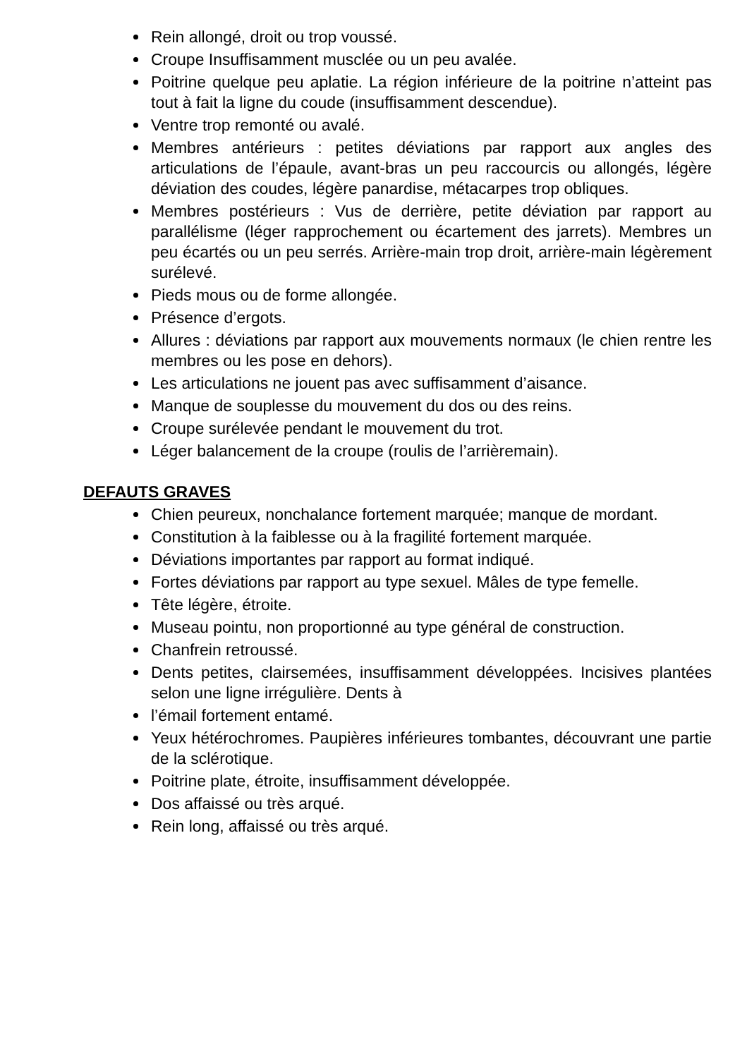Rein allongé, droit ou trop voussé.
Croupe Insuffisamment musclée ou un peu avalée.
Poitrine quelque peu aplatie. La région inférieure de la poitrine n’atteint pas tout à fait la ligne du coude (insuffisamment descendue).
Ventre trop remonté ou avalé.
Membres antérieurs : petites déviations par rapport aux angles des articulations de l’épaule, avant-bras un peu raccourcis ou allongés, légère déviation des coudes, légère panardise, métacarpes trop obliques.
Membres postérieurs : Vus de derrière, petite déviation par rapport au parallélisme (léger rapprochement ou écartement des jarrets). Membres un peu écartés ou un peu serrés. Arrière-main trop droit, arrière-main légèrement surélevé.
Pieds mous ou de forme allongée.
Présence d’ergots.
Allures : déviations par rapport aux mouvements normaux (le chien rentre les membres ou les pose en dehors).
Les articulations ne jouent pas avec suffisamment d’aisance.
Manque de souplesse du mouvement du dos ou des reins.
Croupe surélevée pendant le mouvement du trot.
Léger balancement de la croupe (roulis de l’arrièremain).
DEFAUTS GRAVES
Chien peureux, nonchalance fortement marquée; manque de mordant.
Constitution à la faiblesse ou à la fragilité fortement marquée.
Déviations importantes par rapport au format indiqué.
Fortes déviations par rapport au type sexuel. Mâles de type femelle.
Tête légère, étroite.
Museau pointu, non proportionné au type général de construction.
Chanfrein retroussé.
Dents petites, clairsemées, insuffisamment développées. Incisives plantées selon une ligne irrégulière. Dents à
l’émail fortement entamé.
Yeux hétérochromes. Paupières inférieures tombantes, découvrant une partie de la sclérotique.
Poitrine plate, étroite, insuffisamment développée.
Dos affaissé ou très arqué.
Rein long, affaissé ou très arqué.